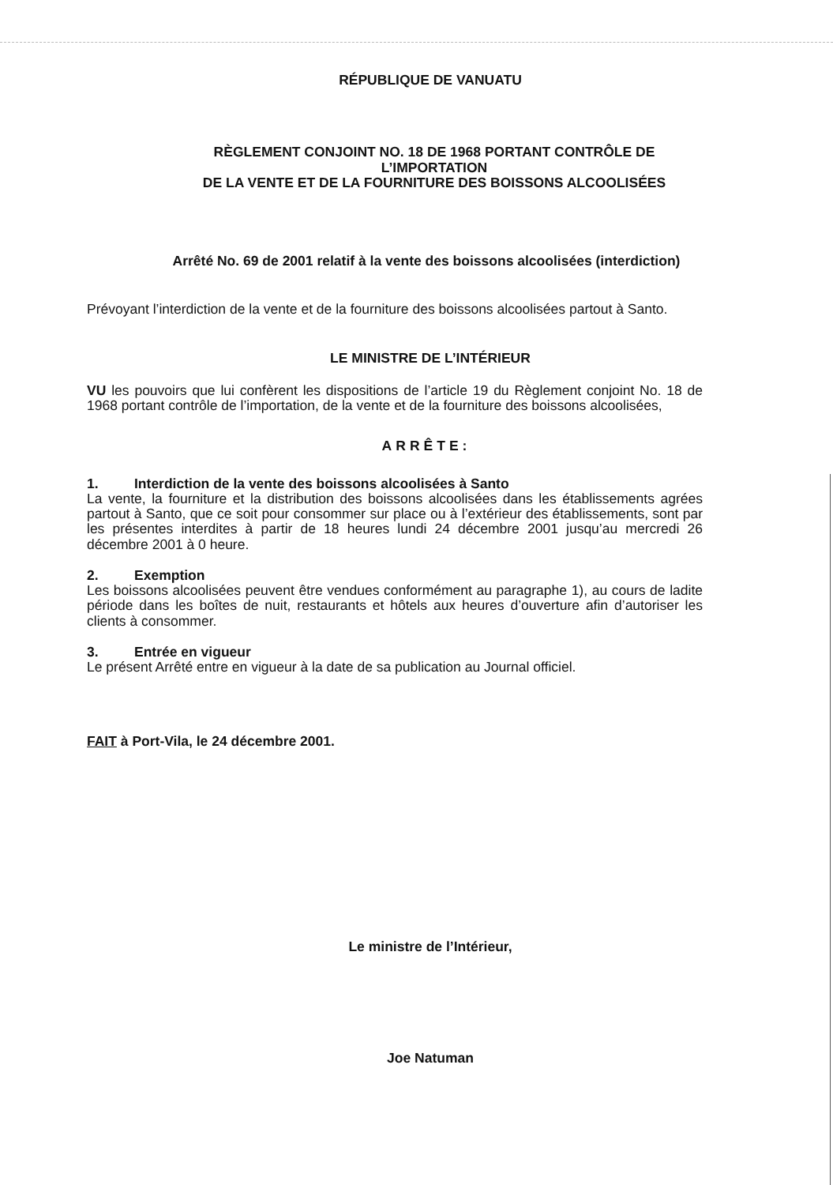RÉPUBLIQUE DE VANUATU
RÈGLEMENT CONJOINT NO. 18 DE 1968 PORTANT CONTRÔLE DE L’IMPORTATION
DE LA VENTE ET DE LA FOURNITURE DES BOISSONS ALCOOLISÉES
Arrêté No. 69 de 2001 relatif à la vente des boissons alcoolisées (interdiction)
Prévoyant l’interdiction de la vente et de la fourniture des boissons alcoolisées partout à Santo.
LE MINISTRE DE L’INTÉRIEUR
VU les pouvoirs que lui confèrent les dispositions de l’article 19 du Règlement conjoint No. 18 de 1968 portant contrôle de l’importation, de la vente et de la fourniture des boissons alcoolisées,
ARRÊTE:
1. Interdiction de la vente des boissons alcoolisées à Santo
La vente, la fourniture et la distribution des boissons alcoolisées dans les établissements agrées partout à Santo, que ce soit pour consommer sur place ou à l’extérieur des établissements, sont par les présentes interdites à partir de 18 heures lundi 24 décembre 2001 jusqu’au mercredi 26 décembre 2001 à 0 heure.
2. Exemption
Les boissons alcoolisées peuvent être vendues conformément au paragraphe 1), au cours de ladite période dans les boîtes de nuit, restaurants et hôtels aux heures d’ouverture afin d’autoriser les clients à consommer.
3. Entrée en vigueur
Le présent Arrêté entre en vigueur à la date de sa publication au Journal officiel.
FAIT à Port-Vila, le 24 décembre 2001.
Le ministre de l’Intérieur,
Joe Natuman